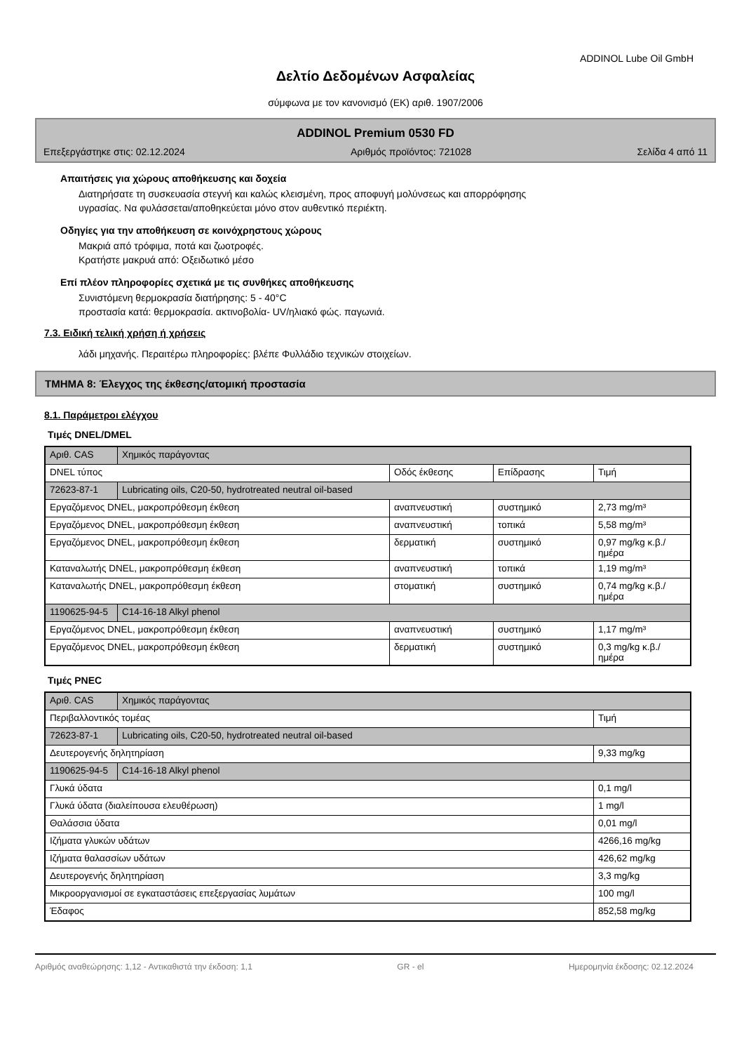ADDINOL Lube Oil GmbH
Δελτίο Δεδομένων Ασφαλείας
σύμφωνα με τον κανονισμό (ΕΚ) αριθ. 1907/2006
ADDINOL Premium 0530 FD
Επεξεργάστηκε στις: 02.12.2024 Αριθμός προϊόντος: 721028 Σελίδα 4 από 11
Απαιτήσεις για χώρους αποθήκευσης και δοχεία
Διατηρήσατε τη συσκευασία στεγνή και καλώς κλεισμένη, προς αποφυγή μολύνσεως και απορρόφησης
υγρασίας. Να φυλάσσεται/αποθηκεύεται μόνο στον αυθεντικό περιέκτη.
Οδηγίες για την αποθήκευση σε κοινόχρηστους χώρους
Μακριά από τρόφιμα, ποτά και ζωοτροφές.
Κρατήστε μακρυά από: Οξειδωτικό μέσο
Επί πλέον πληροφορίες σχετικά με τις συνθήκες αποθήκευσης
Συνιστόμενη θερμοκρασία διατήρησης: 5 - 40°C
προστασία κατά: θερμοκρασία. ακτινοβολία- UV/ηλιακό φώς. παγωνιά.
7.3. Ειδική τελική χρήση ή χρήσεις
λάδι μηχανής. Περαιτέρω πληροφορίες: βλέπε Φυλλάδιο τεχνικών στοιχείων.
ΤΜΗΜΑ 8: Έλεγχος της έκθεσης/ατομική προστασία
8.1. Παράμετροι ελέγχου
Τιμές DNEL/DMEL
| Αριθ. CAS | Χημικός παράγοντας | | | |
| --- | --- | --- | --- | --- |
| DNEL τύπος | | Οδός έκθεσης | Επίδρασης | Τιμή |
| 72623-87-1 | Lubricating oils, C20-50, hydrotreated neutral oil-based | | | |
| Εργαζόμενος DNEL, μακροπρόθεσμη έκθεση | | αναπνευστική | συστημικό | 2,73 mg/m³ |
| Εργαζόμενος DNEL, μακροπρόθεσμη έκθεση | | αναπνευστική | τοπικά | 5,58 mg/m³ |
| Εργαζόμενος DNEL, μακροπρόθεσμη έκθεση | | δερματική | συστημικό | 0,97 mg/kg κ.β./ημέρα |
| Καταναλωτής DNEL, μακροπρόθεσμη έκθεση | | αναπνευστική | τοπικά | 1,19 mg/m³ |
| Καταναλωτής DNEL, μακροπρόθεσμη έκθεση | | στοματική | συστημικό | 0,74 mg/kg κ.β./ημέρα |
| 1190625-94-5 | C14-16-18 Alkyl phenol | | | |
| Εργαζόμενος DNEL, μακροπρόθεσμη έκθεση | | αναπνευστική | συστημικό | 1,17 mg/m³ |
| Εργαζόμενος DNEL, μακροπρόθεσμη έκθεση | | δερματική | συστημικό | 0,3 mg/kg κ.β./ημέρα |
Τιμές PNEC
| Αριθ. CAS | Χημικός παράγοντας | |
| --- | --- | --- |
| Περιβαλλοντικός τομέας | | Τιμή |
| 72623-87-1 | Lubricating oils, C20-50, hydrotreated neutral oil-based | |
| Δευτερογενής δηλητηρίαση | | 9,33 mg/kg |
| 1190625-94-5 | C14-16-18 Alkyl phenol | |
| Γλυκά ύδατα | | 0,1 mg/l |
| Γλυκά ύδατα (διαλείπουσα ελευθέρωση) | | 1 mg/l |
| Θαλάσσια ύδατα | | 0,01 mg/l |
| Ιζήματα γλυκών υδάτων | | 4266,16 mg/kg |
| Ιζήματα θαλασσίων υδάτων | | 426,62 mg/kg |
| Δευτερογενής δηλητηρίαση | | 3,3 mg/kg |
| Μικροοργανισμοί σε εγκαταστάσεις επεξεργασίας λυμάτων | | 100 mg/l |
| Έδαφος | | 852,58 mg/kg |
Αριθμός αναθεώρησης: 1,12 - Αντικαθιστά την έκδοση: 1,1 GR - el Ημερομηνία έκδοσης: 02.12.2024